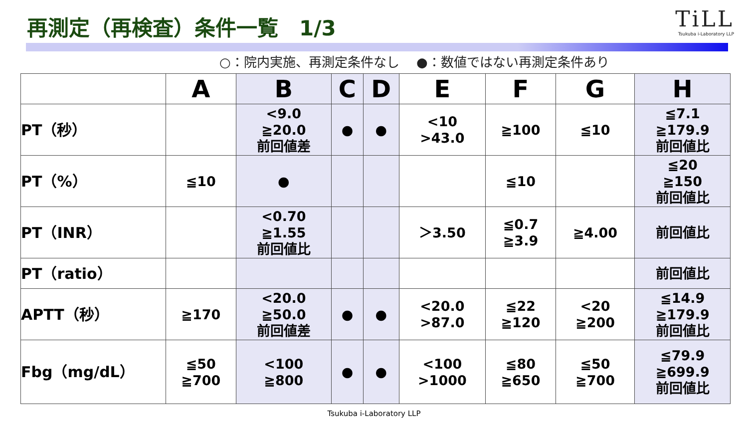再測定（再検査）条件一覧　1/3
TiLL
Tsukuba i-Laboratory LLP
○：院内実施、再測定条件なし　 ●：数値ではない再測定条件あり
| | A | B | C | D | E | F | G | H |
| --- | --- | --- | --- | --- | --- | --- | --- | --- |
| PT（秒） | | <9.0 ≧20.0 前回値差 | ● | ● | <10 >43.0 | ≧100 | ≦10 | ≦7.1 ≧179.9 前回値比 |
| PT（%） | ≦10 | ● | | | | ≦10 | | ≦20 ≧150 前回値比 |
| PT（INR） | | <0.70 ≧1.55 前回値比 | | | ＞3.50 | ≦0.7 ≧3.9 | ≧4.00 | 前回値比 |
| PT（ratio） | | | | | | | | 前回値比 |
| APTT（秒） | ≧170 | <20.0 ≧50.0 前回値差 | ● | ● | <20.0 >87.0 | ≦22 ≧120 | <20 ≧200 | ≦14.9 ≧179.9 前回値比 |
| Fbg（mg/dL） | ≦50 ≧700 | <100 ≧800 | ● | ● | <100 >1000 | ≦80 ≧650 | ≦50 ≧700 | ≦79.9 ≧699.9 前回値比 |
Tsukuba i-Laboratory LLP